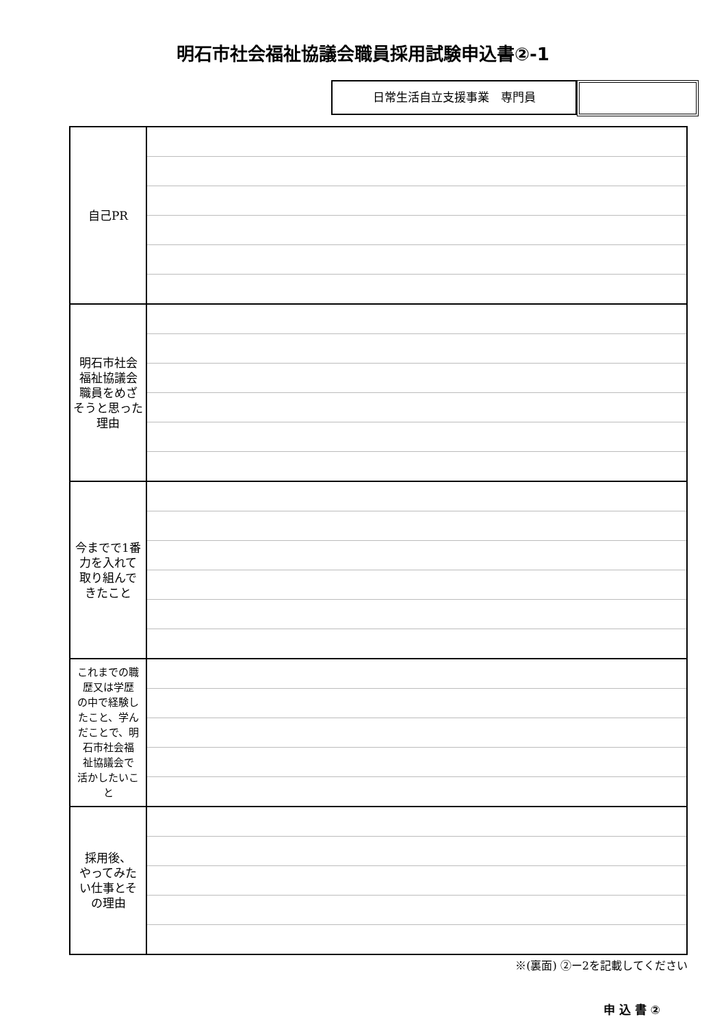明石市社会福祉協議会職員採用試験申込書②-1
日常生活自立支援事業　専門員
| 自己PR | |
| 明石市社会 福祉協議会 職員をめざ そうと思った 理由 | |
| 今までで1番 力を入れて 取り組んで きたこと | |
| これまでの職 歴又は学歴 の中で経験し たこと、学ん だことで、明 石市社会福 祉協議会で 活かしたいこ と | |
| 採用後、 やってみた い仕事とそ の理由 | |
※(裏面) ②ー2を記載してください
申 込 書 ②